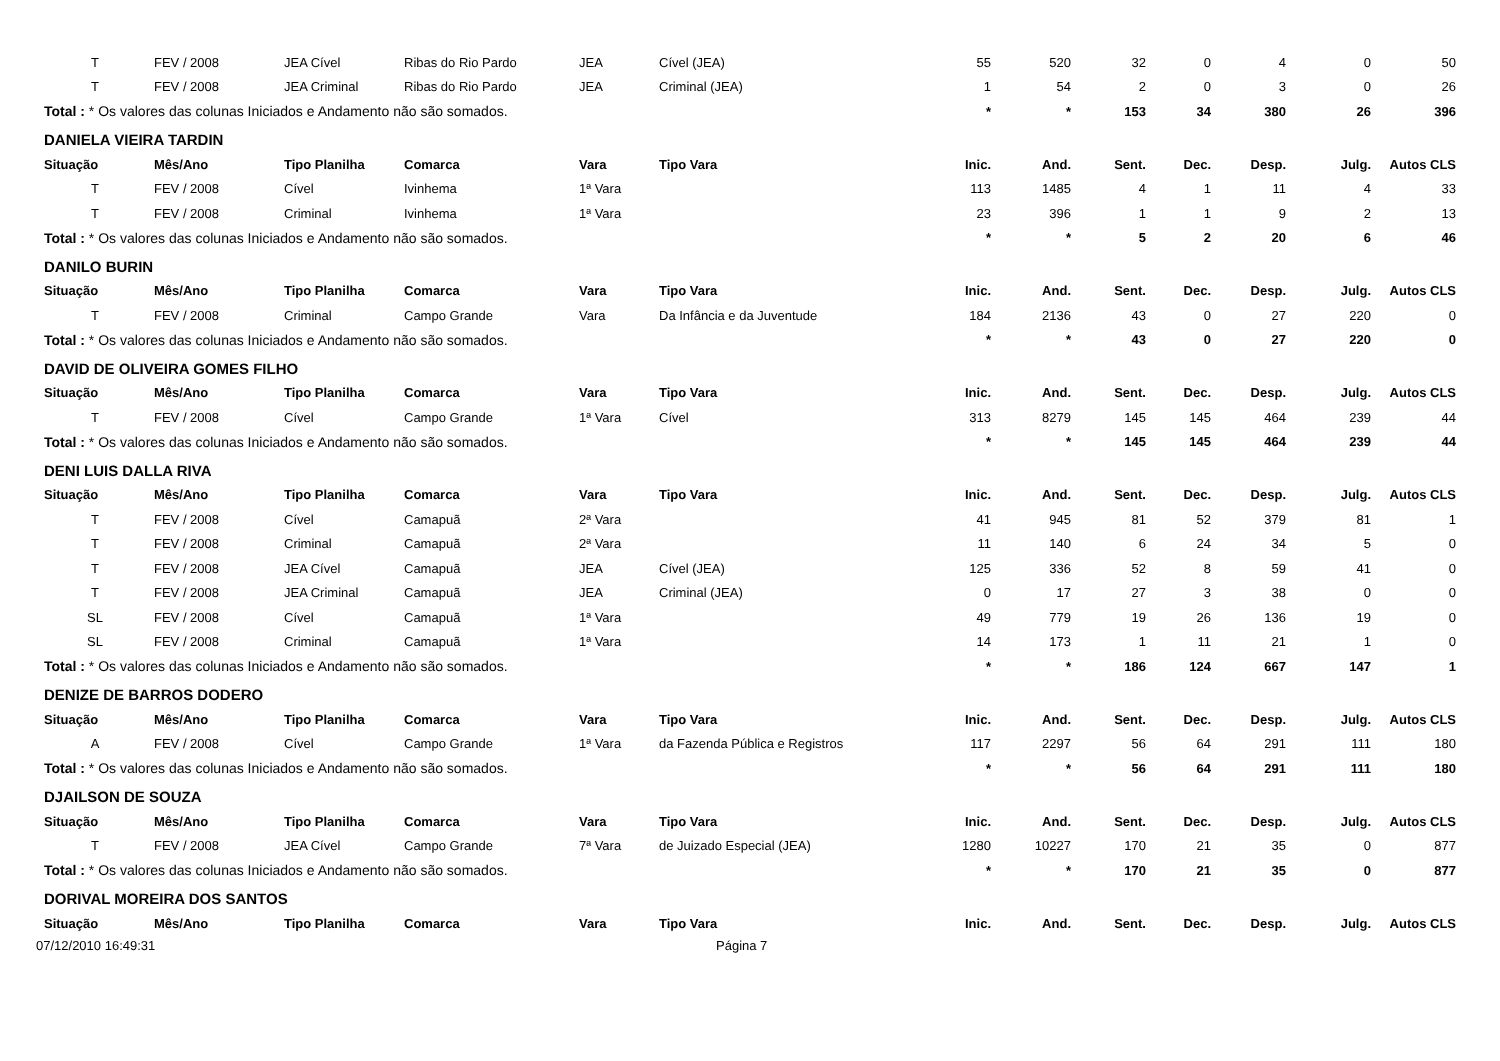| T | FEV / 2008 | JEA Cível | Ribas do Rio Pardo | JEA | Cível (JEA) | 55 | 520 | 32 | 0 | 4 | 0 | 50 |
| T | FEV / 2008 | JEA Criminal | Ribas do Rio Pardo | JEA | Criminal (JEA) | 1 | 54 | 2 | 0 | 3 | 0 | 26 |
| Total : * Os valores das colunas Iniciados e Andamento não são somados. | | | | | | * | * | 153 | 34 | 380 | 26 | 396 |
| DANIELA VIEIRA TARDIN | | | | | | | | | | | | |
| Situação | Mês/Ano | Tipo Planilha | Comarca | Vara | Tipo Vara | Inic. | And. | Sent. | Dec. | Desp. | Julg. | Autos CLS |
| T | FEV / 2008 | Cível | Ivinhema | 1ª Vara | | 113 | 1485 | 4 | 1 | 11 | 4 | 33 |
| T | FEV / 2008 | Criminal | Ivinhema | 1ª Vara | | 23 | 396 | 1 | 1 | 9 | 2 | 13 |
| Total : * Os valores das colunas Iniciados e Andamento não são somados. | | | | | | * | * | 5 | 2 | 20 | 6 | 46 |
| DANILO BURIN | | | | | | | | | | | | |
| Situação | Mês/Ano | Tipo Planilha | Comarca | Vara | Tipo Vara | Inic. | And. | Sent. | Dec. | Desp. | Julg. | Autos CLS |
| T | FEV / 2008 | Criminal | Campo Grande | Vara | Da Infância e da Juventude | 184 | 2136 | 43 | 0 | 27 | 220 | 0 |
| Total : * Os valores das colunas Iniciados e Andamento não são somados. | | | | | | * | * | 43 | 0 | 27 | 220 | 0 |
| DAVID DE OLIVEIRA GOMES FILHO | | | | | | | | | | | | |
| Situação | Mês/Ano | Tipo Planilha | Comarca | Vara | Tipo Vara | Inic. | And. | Sent. | Dec. | Desp. | Julg. | Autos CLS |
| T | FEV / 2008 | Cível | Campo Grande | 1ª Vara | Cível | 313 | 8279 | 145 | 145 | 464 | 239 | 44 |
| Total : * Os valores das colunas Iniciados e Andamento não são somados. | | | | | | * | * | 145 | 145 | 464 | 239 | 44 |
| DENI LUIS DALLA RIVA | | | | | | | | | | | | |
| Situação | Mês/Ano | Tipo Planilha | Comarca | Vara | Tipo Vara | Inic. | And. | Sent. | Dec. | Desp. | Julg. | Autos CLS |
| T | FEV / 2008 | Cível | Camapuã | 2ª Vara | | 41 | 945 | 81 | 52 | 379 | 81 | 1 |
| T | FEV / 2008 | Criminal | Camapuã | 2ª Vara | | 11 | 140 | 6 | 24 | 34 | 5 | 0 |
| T | FEV / 2008 | JEA Cível | Camapuã | JEA | Cível (JEA) | 125 | 336 | 52 | 8 | 59 | 41 | 0 |
| T | FEV / 2008 | JEA Criminal | Camapuã | JEA | Criminal (JEA) | 0 | 17 | 27 | 3 | 38 | 0 | 0 |
| SL | FEV / 2008 | Cível | Camapuã | 1ª Vara | | 49 | 779 | 19 | 26 | 136 | 19 | 0 |
| SL | FEV / 2008 | Criminal | Camapuã | 1ª Vara | | 14 | 173 | 1 | 11 | 21 | 1 | 0 |
| Total : * Os valores das colunas Iniciados e Andamento não são somados. | | | | | | * | * | 186 | 124 | 667 | 147 | 1 |
| DENIZE DE BARROS DODERO | | | | | | | | | | | | |
| Situação | Mês/Ano | Tipo Planilha | Comarca | Vara | Tipo Vara | Inic. | And. | Sent. | Dec. | Desp. | Julg. | Autos CLS |
| A | FEV / 2008 | Cível | Campo Grande | 1ª Vara | da Fazenda Pública e Registros | 117 | 2297 | 56 | 64 | 291 | 111 | 180 |
| Total : * Os valores das colunas Iniciados e Andamento não são somados. | | | | | | * | * | 56 | 64 | 291 | 111 | 180 |
| DJAILSON DE SOUZA | | | | | | | | | | | | |
| Situação | Mês/Ano | Tipo Planilha | Comarca | Vara | Tipo Vara | Inic. | And. | Sent. | Dec. | Desp. | Julg. | Autos CLS |
| T | FEV / 2008 | JEA Cível | Campo Grande | 7ª Vara | de Juizado Especial (JEA) | 1280 | 10227 | 170 | 21 | 35 | 0 | 877 |
| Total : * Os valores das colunas Iniciados e Andamento não são somados. | | | | | | * | * | 170 | 21 | 35 | 0 | 877 |
| DORIVAL MOREIRA DOS SANTOS | | | | | | | | | | | | |
| Situação | Mês/Ano | Tipo Planilha | Comarca | Vara | Tipo Vara | Inic. | And. | Sent. | Dec. | Desp. | Julg. | Autos CLS |
07/12/2010 16:49:31 Página 7